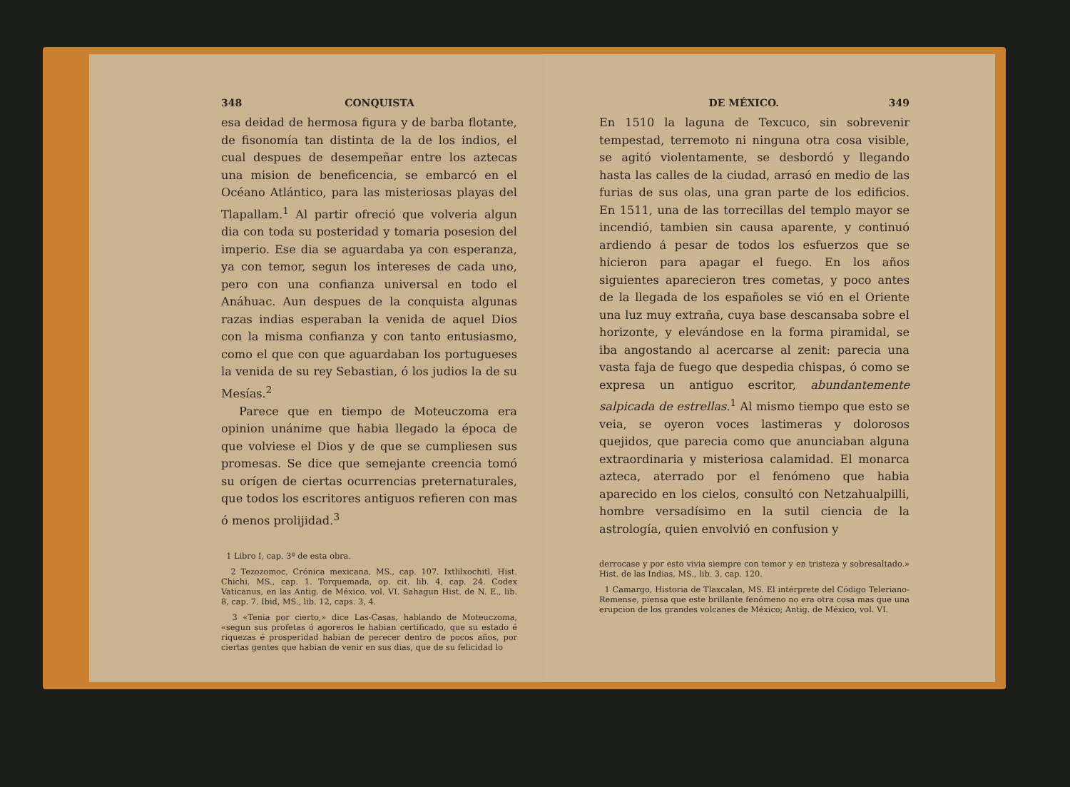348 CONQUISTA
esa deidad de hermosa figura y de barba flotante, de fisonomía tan distinta de la de los indios, el cual despues de desempeñar entre los aztecas una mision de beneficencia, se embarcó en el Océano Atlántico, para las misteriosas playas del Tlapallam.<sup>1</sup> Al partir ofreció que volveria algun dia con toda su posteridad y tomaria posesion del imperio. Ese dia se aguardaba ya con esperanza, ya con temor, segun los intereses de cada uno, pero con una confianza universal en todo el Anáhuac. Aun despues de la conquista algunas razas indias esperaban la venida de aquel Dios con la misma confianza y con tanto entusiasmo, como el que con que aguardaban los portugueses la venida de su rey Sebastian, ó los judios la de su Mesías.<sup>2</sup>
Parece que en tiempo de Moteuczoma era opinion unánime que habia llegado la época de que volviese el Dios y de que se cumpliesen sus promesas. Se dice que semejante creencia tomó su orígen de ciertas ocurrencias preternaturales, que todos los escritores antiguos refieren con mas ó menos prolijidad.<sup>3</sup>
1 Libro I, cap. 3º de esta obra.
2 Tezozomoc, Crónica mexicana, MS., cap. 107. Ixtlilxochitl, Hist. Chichi. MS., cap. 1. Torquemada, op. cit. lib. 4, cap. 24. Codex Vaticanus, en las Antig. de México. vol. VI. Sahagun Hist. de N. E., lib. 8, cap. 7. Ibid, MS., lib. 12, caps. 3, 4.
3 «Tenia por cierto,» dice Las-Casas, hablando de Moteuczoma, «segun sus profetas ó agoreros le habian certificado, que su estado é riquezas é prosperidad habian de perecer dentro de pocos años, por ciertas gentes que habian de venir en sus dias, que de su felicidad lo
DE MÉXICO. 349
En 1510 la laguna de Texcuco, sin sobrevenir tempestad, terremoto ni ninguna otra cosa visible, se agitó violentamente, se desbordó y llegando hasta las calles de la ciudad, arrasó en medio de las furias de sus olas, una gran parte de los edificios. En 1511, una de las torrecillas del templo mayor se incendió, tambien sin causa aparente, y continuó ardiendo á pesar de todos los esfuerzos que se hicieron para apagar el fuego. En los años siguientes aparecieron tres cometas, y poco antes de la llegada de los españoles se vió en el Oriente una luz muy extraña, cuya base descansaba sobre el horizonte, y elevándose en la forma piramidal, se iba angostando al acercarse al zenit: parecia una vasta faja de fuego que despedia chispas, ó como se expresa un antiguo escritor, abundantemente salpicada de estrellas.<sup>1</sup> Al mismo tiempo que esto se veia, se oyeron voces lastimeras y dolorosos quejidos, que parecia como que anunciaban alguna extraordinaria y misteriosa calamidad. El monarca azteca, aterrado por el fenómeno que habia aparecido en los cielos, consultó con Netzahualpilli, hombre versadísimo en la sutil ciencia de la astrología, quien envolvió en confusion y
derrocase y por esto vivia siempre con temor y en tristeza y sobresaltado.» Hist. de las Indias, MS., lib. 3, cap. 120.
1 Camargo, Historia de Tlaxcalan, MS. El intérprete del Código Teleriano-Remense, piensa que este brillante fenómeno no era otra cosa mas que una erupcion de los grandes volcanes de México; Antig. de México, vol. VI.